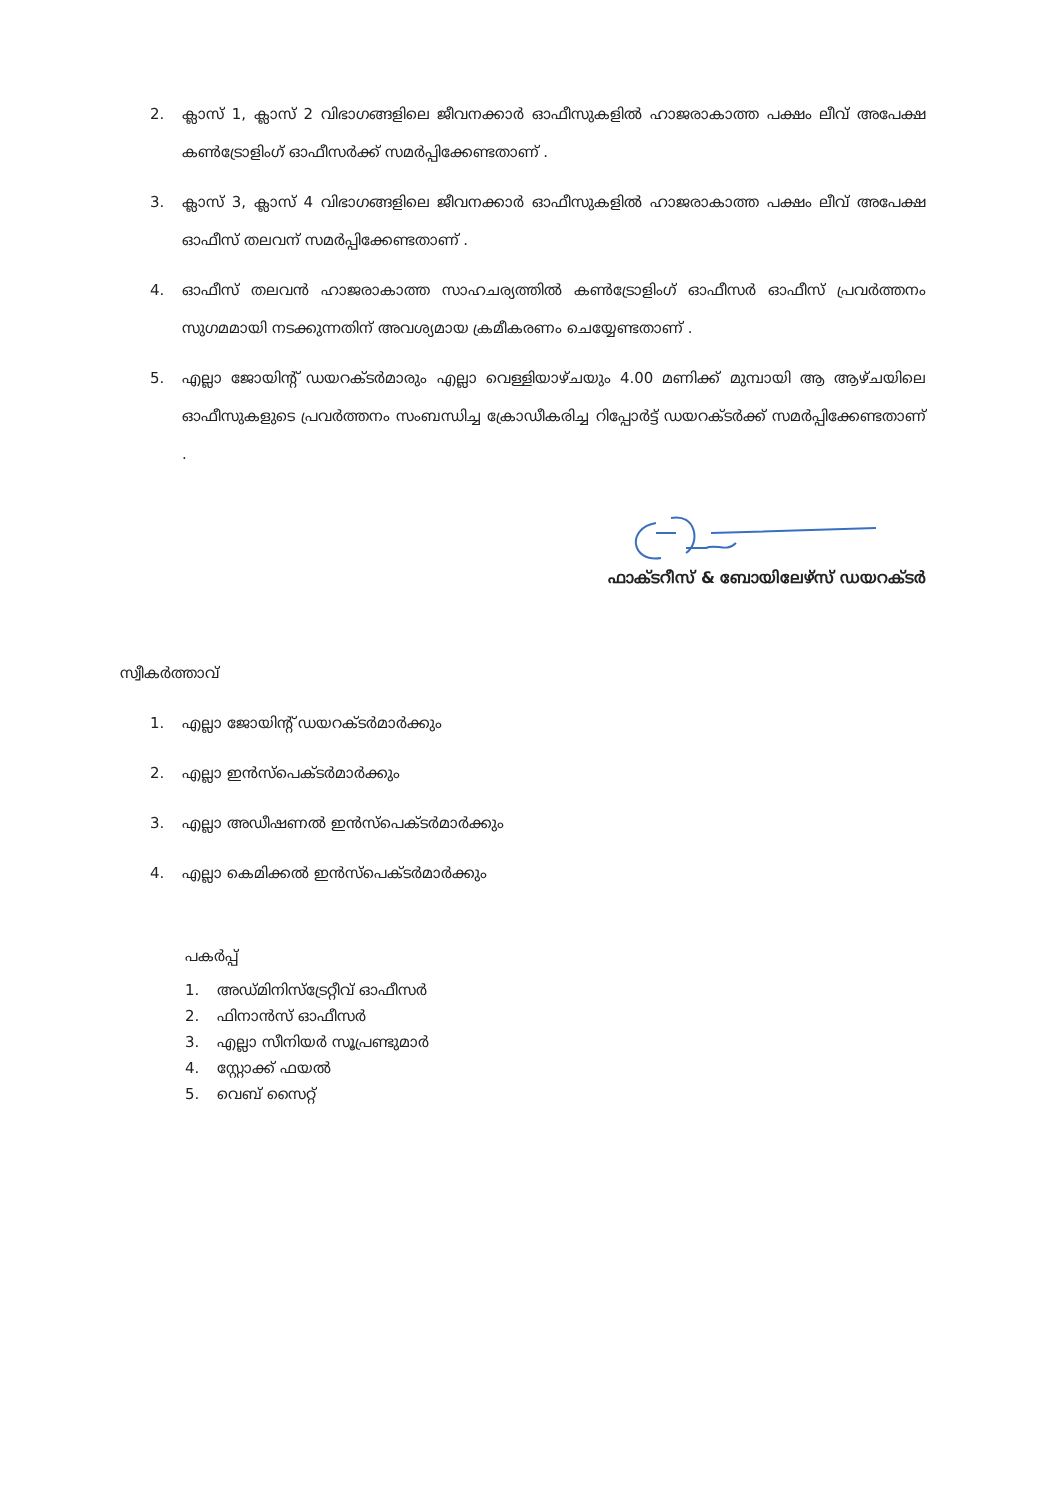2. ക്ലാസ് 1, ക്ലാസ് 2 വിഭാഗങ്ങളിലെ ജീവനക്കാർ ഓഫീസുകളിൽ ഹാജരാകാത്ത പക്ഷം ലീവ് അപേക്ഷ കൺട്രോളിംഗ് ഓഫീസർക്ക് സമർപ്പിക്കേണ്ടതാണ് .
3. ക്ലാസ് 3, ക്ലാസ് 4 വിഭാഗങ്ങളിലെ ജീവനക്കാർ ഓഫീസുകളിൽ ഹാജരാകാത്ത പക്ഷം ലീവ് അപേക്ഷ ഓഫീസ് തലവന് സമർപ്പിക്കേണ്ടതാണ് .
4. ഓഫീസ് തലവൻ ഹാജരാകാത്ത സാഹചര്യത്തിൽ കൺട്രോളിംഗ് ഓഫീസർ ഓഫീസ് പ്രവർത്തനം സുഗമമായി നടക്കുന്നതിന് അവശ്യമായ ക്രമീകരണം ചെയ്യേണ്ടതാണ് .
5. എല്ലാ ജോയിന്റ് ഡയറക്ടർമാരും എല്ലാ വെള്ളിയാഴ്ചയും 4.00 മണിക്ക് മുമ്പായി ആ ആഴ്ചയിലെ ഓഫീസുകളുടെ പ്രവർത്തനം സംബന്ധിച്ച ക്രോഡീകരിച്ച റിപ്പോർട്ട് ഡയറക്ടർക്ക് സമർപ്പിക്കേണ്ടതാണ് .
ഫാക്ടറീസ് & ബോയിലേഴ്സ് ഡയറക്ടർ
സ്വീകർത്താവ്
1. എല്ലാ ജോയിന്റ് ഡയറക്ടർമാർക്കും
2. എല്ലാ ഇൻസ്പെക്ടർമാർക്കും
3. എല്ലാ അഡീഷണൽ ഇൻസ്പെക്ടർമാർക്കും
4. എല്ലാ കെമിക്കൽ ഇൻസ്പെക്ടർമാർക്കും
പകർപ്പ്
1. അഡ്മിനിസ്ട്രേറ്റീവ് ഓഫീസർ
2. ഫിനാൻസ് ഓഫീസർ
3. എല്ലാ സീനിയർ സൂപ്രണ്ടുമാർ
4. സ്റ്റോക്ക് ഫയൽ
5. വെബ് സൈറ്റ്